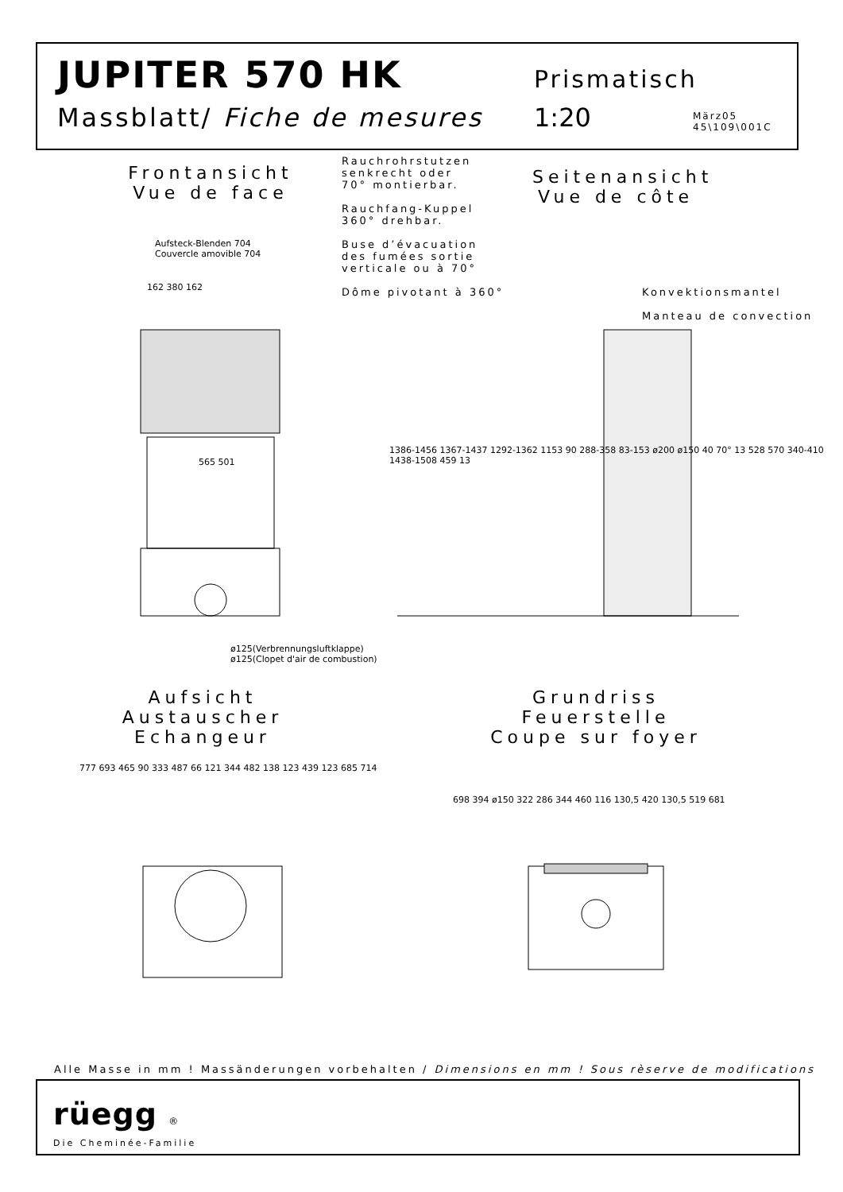JUPITER 570 HK Prismatisch
Massblatt/ Fiche de mesures 1:20 März05
45\109\001C
Frontansicht
Vue de face
Rauchrohrstutzen
senkrecht oder
70° montierbar.
Rauchfang-Kuppel
360° drehbar.
Buse d’évacuation
des fumées sortie
verticale ou à 70°
Dôme pivotant à 360°
Seitenansicht
Vue de côte
Konvektionsmantel
Manteau de convection
Aufsteck-Blenden 704
Couvercle amovible 704
162 380 162
565 501
1386-1456 1367-1437 1292-1362 1153 90 288-358 83-153 ø200 ø150 40 70° 13 528 570 340-410 1438-1508 459 13
ø125(Verbrennungsluftklappe)
ø125(Clopet d'air de combustion)
Aufsicht Austauscher
Echangeur
Grundriss Feuerstelle
Coupe sur foyer
777 693 465 90 333 487 66 121 344 482 138 123 439 123 685 714
698 394 ø150 322 286 344 460 116 130,5 420 130,5 519 681
Alle Masse in mm ! Massänderungen vorbehalten / Dimensions en mm ! Sous rèserve de modifications
rüegg ®
Die Cheminée-Familie